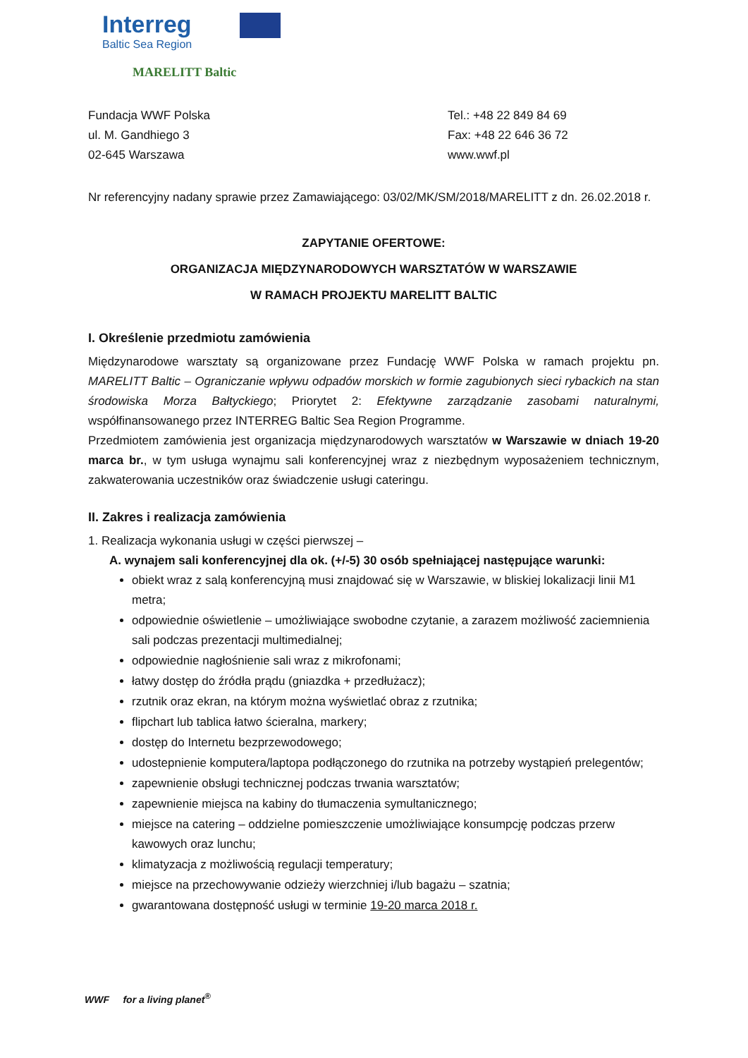Interreg
Baltic Sea Region
MARELITT Baltic
Fundacja WWF Polska
ul. M. Gandhiego 3
02-645 Warszawa
Tel.: +48 22 849 84 69
Fax: +48 22 646 36 72
www.wwf.pl
Nr referencyjny nadany sprawie przez Zamawiającego: 03/02/MK/SM/2018/MARELITT z dn. 26.02.2018 r.
ZAPYTANIE OFERTOWE:
ORGANIZACJA MIĘDZYNARODOWYCH WARSZTATÓW W WARSZAWIE
W RAMACH PROJEKTU MARELITT BALTIC
I. Określenie przedmiotu zamówienia
Międzynarodowe warsztaty są organizowane przez Fundację WWF Polska w ramach projektu pn. MARELITT Baltic – Ograniczanie wpływu odpadów morskich w formie zagubionych sieci rybackich na stan środowiska Morza Bałtyckiego; Priorytet 2: Efektywne zarządzanie zasobami naturalnymi, współfinansowanego przez INTERREG Baltic Sea Region Programme.
Przedmiotem zamówienia jest organizacja międzynarodowych warsztatów w Warszawie w dniach 19-20 marca br., w tym usługa wynajmu sali konferencyjnej wraz z niezbędnym wyposażeniem technicznym, zakwaterowania uczestników oraz świadczenie usługi cateringu.
II. Zakres i realizacja zamówienia
1. Realizacja wykonania usługi w części pierwszej –
A. wynajem sali konferencyjnej dla ok. (+/-5) 30 osób spełniającej następujące warunki:
obiekt wraz z salą konferencyjną musi znajdować się w Warszawie, w bliskiej lokalizacji linii M1 metra;
odpowiednie oświetlenie – umożliwiające swobodne czytanie, a zarazem możliwość zaciemnienia sali podczas prezentacji multimedialnej;
odpowiednie nagłośnienie sali wraz z mikrofonami;
łatwy dostęp do źródła prądu (gniazdka + przedłużacz);
rzutnik oraz ekran, na którym można wyświetlać obraz z rzutnika;
flipchart lub tablica łatwo ścieralna, markery;
dostęp do Internetu bezprzewodowego;
udostepnienie komputera/laptopa podłączonego do rzutnika na potrzeby wystąpień prelegentów;
zapewnienie obsługi technicznej podczas trwania warsztatów;
zapewnienie miejsca na kabiny do tłumaczenia symultanicznego;
miejsce na catering – oddzielne pomieszczenie umożliwiające konsumpcję podczas przerw kawowych oraz lunchu;
klimatyzacja z możliwością regulacji temperatury;
miejsce na przechowywanie odzieży wierzchniej i/lub bagażu – szatnia;
gwarantowana dostępność usługi w terminie 19-20 marca 2018 r.
WWF for a living planet<sup>®</sup>